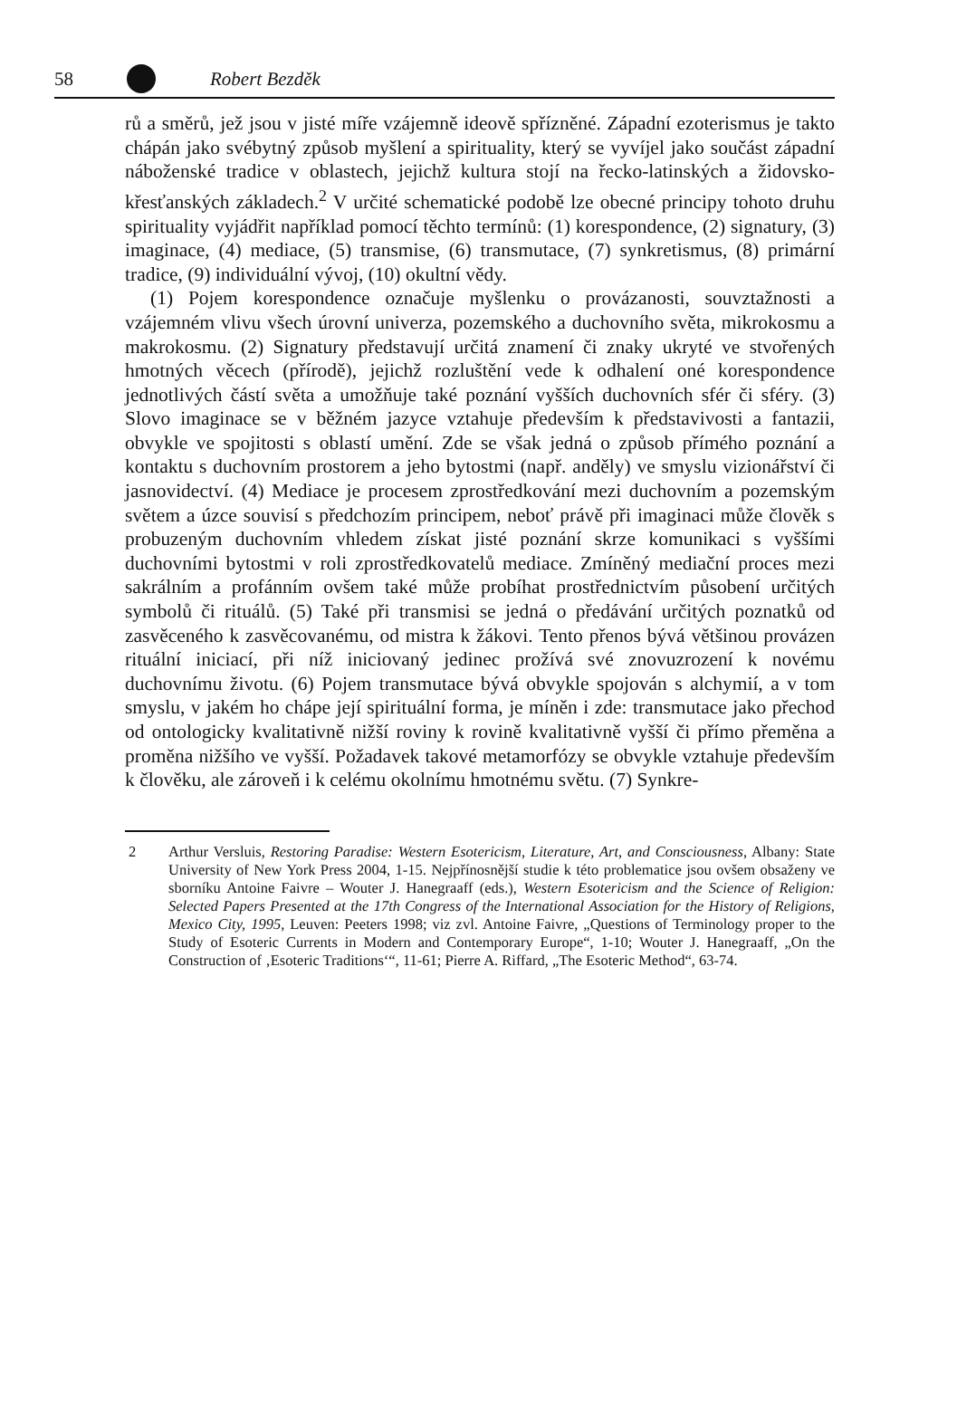58 Robert Bezděk
rů a směrů, jež jsou v jisté míře vzájemně ideově spřízněné. Západní ezoterismus je takto chápán jako svébytný způsob myšlení a spirituality, který se vyvíjel jako součást západní náboženské tradice v oblastech, jejichž kultura stojí na řecko-latinských a židovsko-křesťanských základech.<sup>2</sup> V určité schematické podobě lze obecné principy tohoto druhu spirituality vyjádřit například pomocí těchto termínů: (1) korespondence, (2) signatury, (3) imaginace, (4) mediace, (5) transmise, (6) transmutace, (7) synkretismus, (8) primární tradice, (9) individuální vývoj, (10) okultní vědy.
(1) Pojem korespondence označuje myšlenku o provázanosti, souvztažnosti a vzájemném vlivu všech úrovní univerza, pozemského a duchovního světa, mikrokosmu a makrokosmu. (2) Signatury představují určitá znamení či znaky ukryté ve stvořených hmotných věcech (přírodě), jejichž rozluštění vede k odhalení oné korespondence jednotlivých částí světa a umožňuje také poznání vyšších duchovních sfér či sféry. (3) Slovo imaginace se v běžném jazyce vztahuje především k představivosti a fantazii, obvykle ve spojitosti s oblastí umění. Zde se však jedná o způsob přímého poznání a kontaktu s duchovním prostorem a jeho bytostmi (např. anděly) ve smyslu vizionářství či jasnovidectví. (4) Mediace je procesem zprostředkování mezi duchovním a pozemským světem a úzce souvisí s předchozím principem, neboť právě při imaginaci může člověk s probuzeným duchovním vhledem získat jisté poznání skrze komunikaci s vyššími duchovními bytostmi v roli zprostředkovatelů mediace. Zmíněný mediační proces mezi sakrálním a profánním ovšem také může probíhat prostřednictvím působení určitých symbolů či rituálů. (5) Také při transmisi se jedná o předávání určitých poznatků od zasvěceného k zasvěcovanému, od mistra k žákovi. Tento přenos bývá většinou provázen rituální iniciací, při níž iniciovaný jedinec prožívá své znovuzrození k novému duchovnímu životu. (6) Pojem transmutace bývá obvykle spojován s alchymií, a v tom smyslu, v jakém ho chápe její spirituální forma, je míněn i zde: transmutace jako přechod od ontologicky kvalitativně nižší roviny k rovině kvalitativně vyšší či přímo přeměna a proměna nižšího ve vyšší. Požadavek takové metamorfózy se obvykle vztahuje především k člověku, ale zároveň i k celému okolnímu hmotnému světu. (7) Synkre-
2 Arthur Versluis, Restoring Paradise: Western Esotericism, Literature, Art, and Consciousness, Albany: State University of New York Press 2004, 1-15. Nejpřínosnější studie k této problematice jsou ovšem obsaženy ve sborníku Antoine Faivre – Wouter J. Hanegraaff (eds.), Western Esotericism and the Science of Religion: Selected Papers Presented at the 17th Congress of the International Association for the History of Religions, Mexico City, 1995, Leuven: Peeters 1998; viz zvl. Antoine Faivre, „Questions of Terminology proper to the Study of Esoteric Currents in Modern and Contemporary Europe“, 1-10; Wouter J. Hanegraaff, „On the Construction of ‚Esoteric Traditions‘“, 11-61; Pierre A. Riffard, „The Esoteric Method“, 63-74.